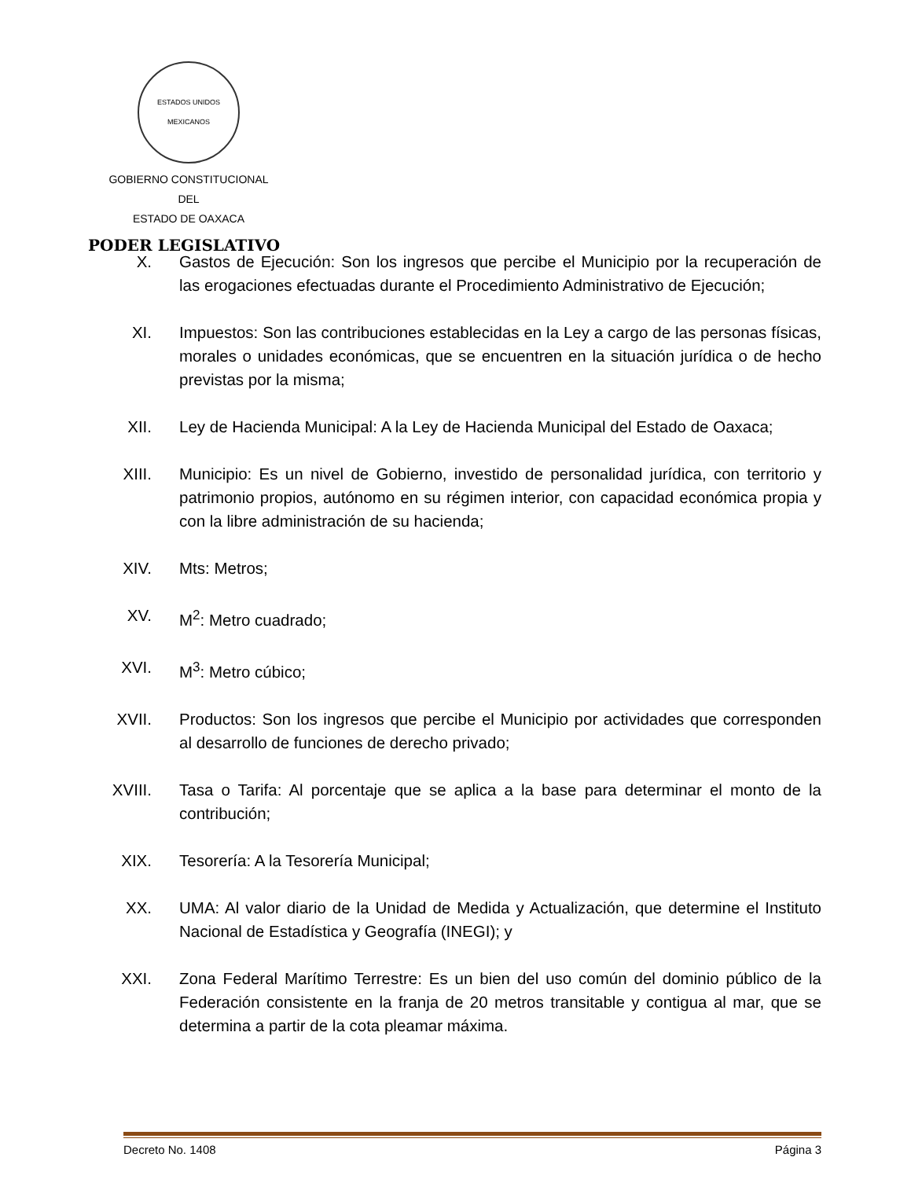ESTADOS UNIDOS MEXICANOS
GOBIERNO CONSTITUCIONAL
DEL
ESTADO DE OAXACA
PODER LEGISLATIVO
X. Gastos de Ejecución: Son los ingresos que percibe el Municipio por la recuperación de las erogaciones efectuadas durante el Procedimiento Administrativo de Ejecución;
XI. Impuestos: Son las contribuciones establecidas en la Ley a cargo de las personas físicas, morales o unidades económicas, que se encuentren en la situación jurídica o de hecho previstas por la misma;
XII. Ley de Hacienda Municipal: A la Ley de Hacienda Municipal del Estado de Oaxaca;
XIII. Municipio: Es un nivel de Gobierno, investido de personalidad jurídica, con territorio y patrimonio propios, autónomo en su régimen interior, con capacidad económica propia y con la libre administración de su hacienda;
XIV. Mts: Metros;
XV. M<sup>2</sup>: Metro cuadrado;
XVI. M<sup>3</sup>: Metro cúbico;
XVII. Productos: Son los ingresos que percibe el Municipio por actividades que corresponden al desarrollo de funciones de derecho privado;
XVIII.
Tasa o Tarifa: Al porcentaje que se aplica a la base para determinar el monto de la contribución;
XIX. Tesorería: A la Tesorería Municipal;
XX. UMA: Al valor diario de la Unidad de Medida y Actualización, que determine el Instituto Nacional de Estadística y Geografía (INEGI); y
XXI. Zona Federal Marítimo Terrestre: Es un bien del uso común del dominio público de la Federación consistente en la franja de 20 metros transitable y contigua al mar, que se determina a partir de la cota pleamar máxima.
Decreto No. 1408 Página 3